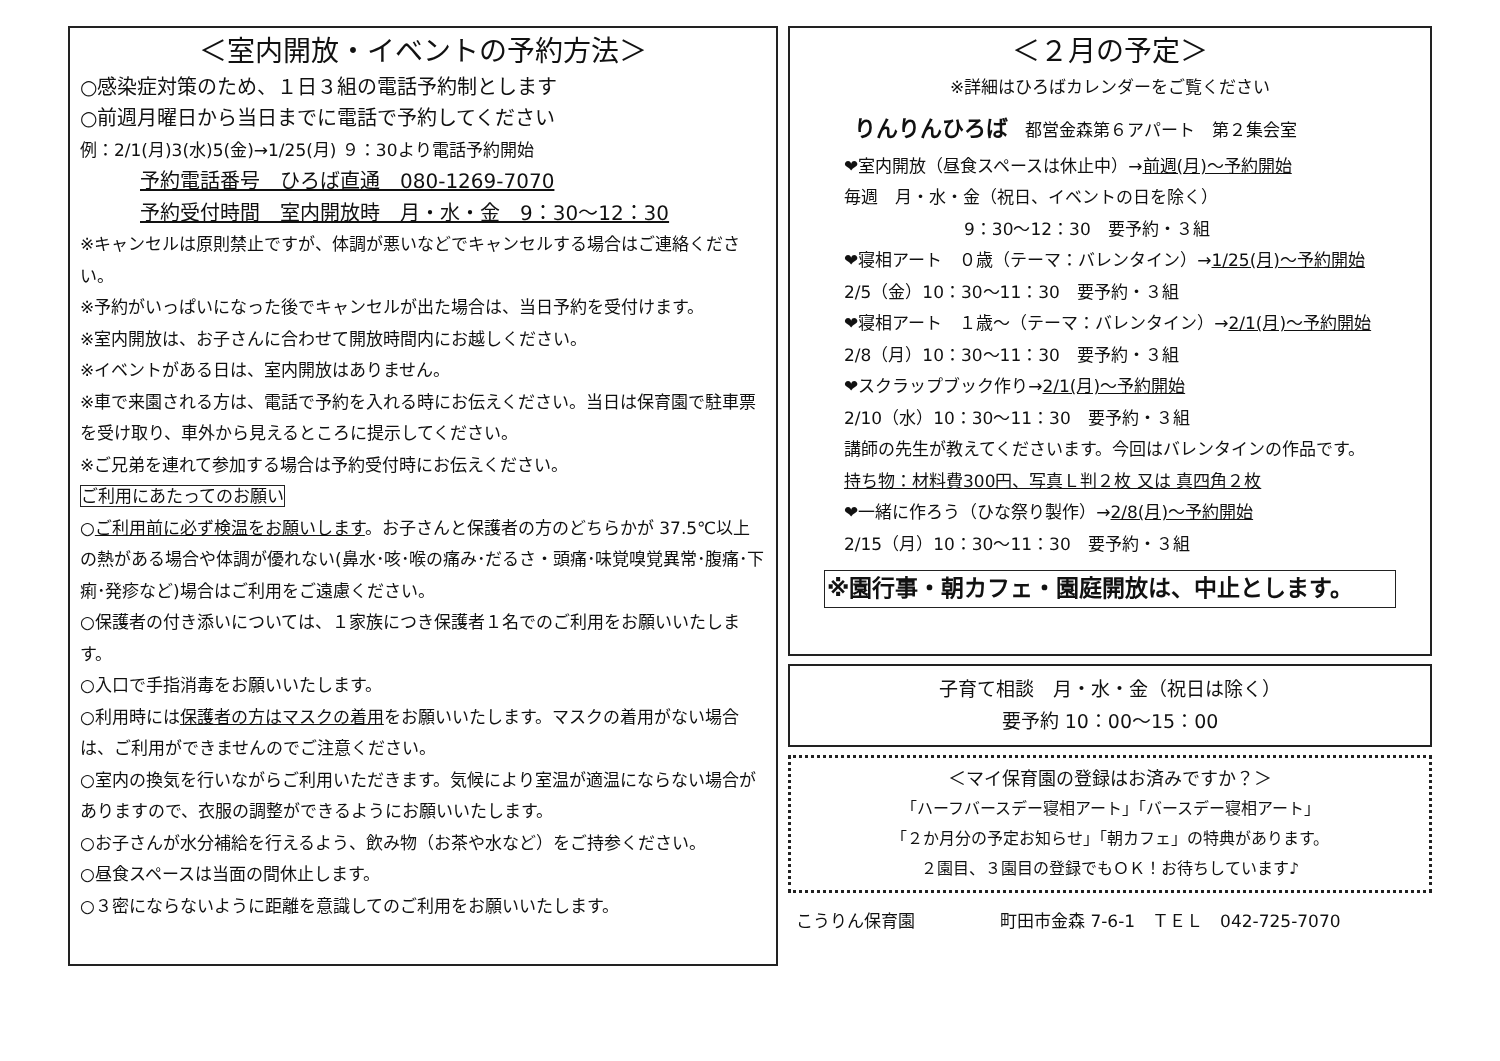＜室内開放・イベントの予約方法＞
○感染症対策のため、１日３組の電話予約制とします
○前週月曜日から当日までに電話で予約してください
例：2/1(月)3(水)5(金)→1/25(月) ９：30より電話予約開始
予約電話番号　ひろば直通　080-1269-7070
予約受付時間　室内開放時　月・水・金　9：30〜12：30
※キャンセルは原則禁止ですが、体調が悪いなどでキャンセルする場合はご連絡ください。
※予約がいっぱいになった後でキャンセルが出た場合は、当日予約を受付けます。
※室内開放は、お子さんに合わせて開放時間内にお越しください。
※イベントがある日は、室内開放はありません。
※車で来園される方は、電話で予約を入れる時にお伝えください。当日は保育園で駐車票を受け取り、車外から見えるところに提示してください。
※ご兄弟を連れて参加する場合は予約受付時にお伝えください。
ご利用にあたってのお願い
○ご利用前に必ず検温をお願いします。お子さんと保護者の方のどちらかが 37.5℃以上の熱がある場合や体調が優れない(鼻水･咳･喉の痛み･だるさ・頭痛･味覚嗅覚異常･腹痛･下痢･発疹など)場合はご利用をご遠慮ください。
○保護者の付き添いについては、１家族につき保護者１名でのご利用をお願いいたします。
○入口で手指消毒をお願いいたします。
○利用時には保護者の方はマスクの着用をお願いいたします。マスクの着用がない場合は、ご利用ができませんのでご注意ください。
○室内の換気を行いながらご利用いただきます。気候により室温が適温にならない場合がありますので、衣服の調整ができるようにお願いいたします。
○お子さんが水分補給を行えるよう、飲み物（お茶や水など）をご持参ください。
○昼食スペースは当面の間休止します。
○３密にならないように距離を意識してのご利用をお願いいたします。
＜２月の予定＞
※詳細はひろばカレンダーをご覧ください
りんりんひろば　都営金森第６アパート　第２集会室
❤室内開放（昼食スペースは休止中）→前週(月)〜予約開始
毎週　月・水・金（祝日、イベントの日を除く）
9：30〜12：30　要予約・３組
❤寝相アート　０歳（テーマ：バレンタイン）→1/25(月)〜予約開始
2/5（金）10：30〜11：30　要予約・３組
❤寝相アート　１歳〜（テーマ：バレンタイン）→2/1(月)〜予約開始
2/8（月）10：30〜11：30　要予約・３組
❤スクラップブック作り→2/1(月)〜予約開始
2/10（水）10：30〜11：30　要予約・３組
講師の先生が教えてくださいます。今回はバレンタインの作品です。
持ち物：材料費300円、写真Ｌ判２枚 又は 真四角２枚
❤一緒に作ろう（ひな祭り製作）→2/8(月)〜予約開始
2/15（月）10：30〜11：30　要予約・３組
※園行事・朝カフェ・園庭開放は、中止とします。
子育て相談　月・水・金（祝日は除く）
要予約 10：00〜15：00
＜マイ保育園の登録はお済みですか？＞
「ハーフバースデー寝相アート」「バースデー寝相アート」
「２か月分の予定お知らせ」「朝カフェ」の特典があります。
２園目、３園目の登録でもＯＫ！お待ちしています♪
こうりん保育園　　　　　町田市金森 7-6-1　ＴＥＬ　042-725-7070